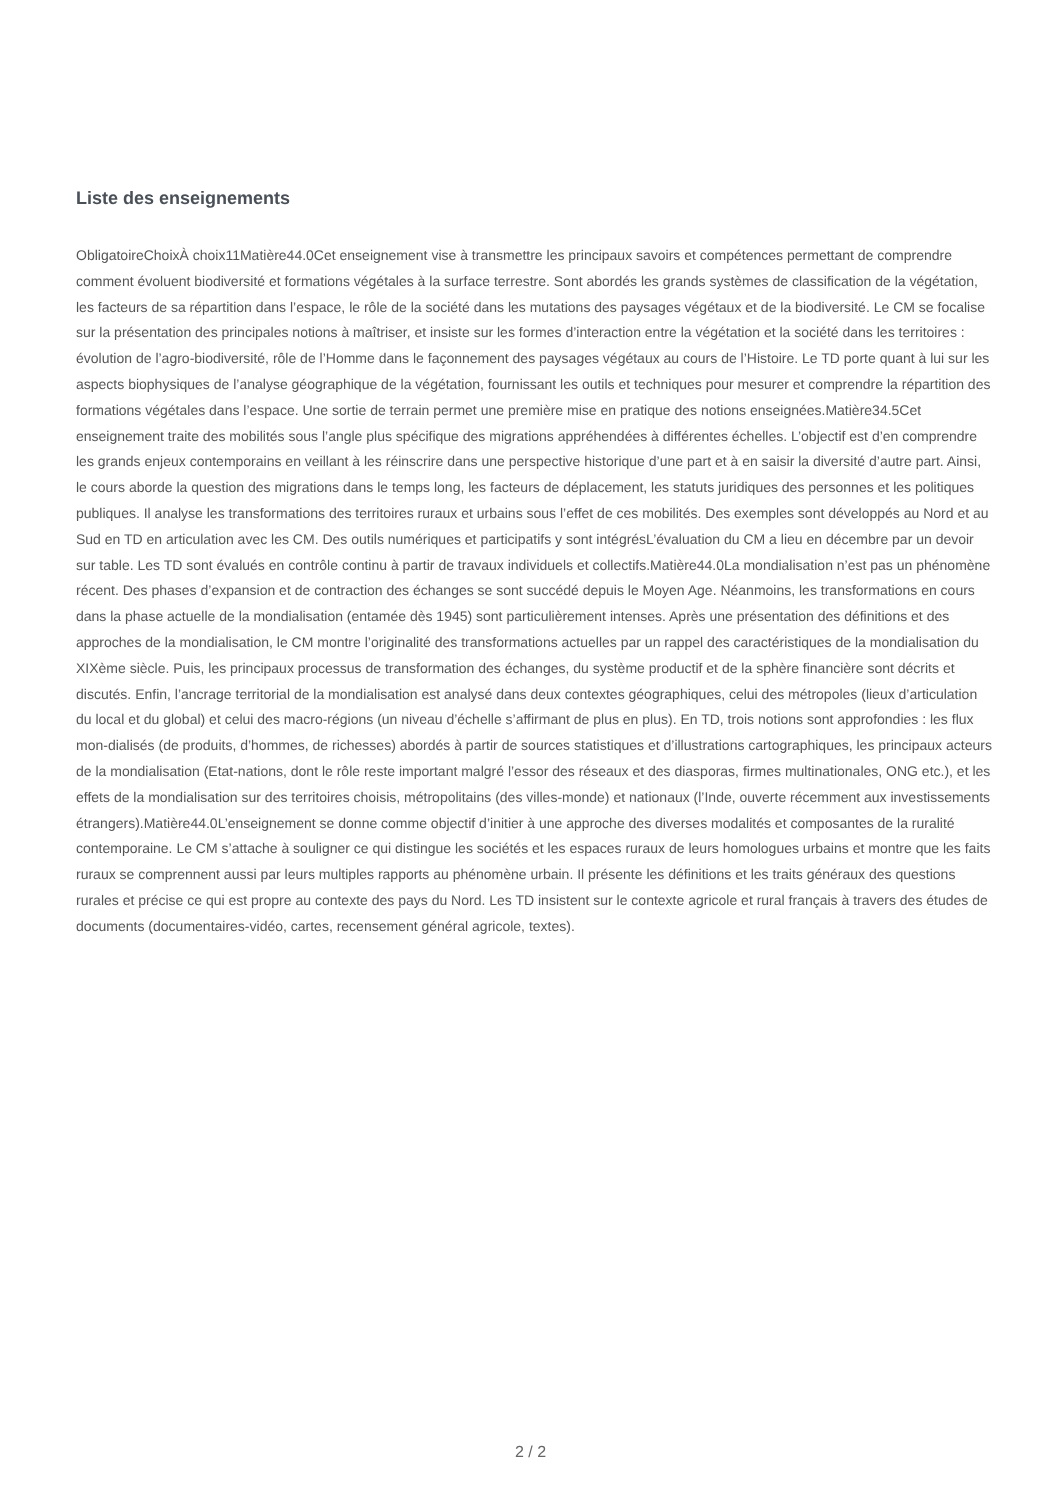Liste des enseignements
ObligatoireChoixÀ choix11Matière44.0Cet enseignement vise à transmettre les principaux savoirs et compétences permettant de comprendre comment évoluent biodiversité et formations végétales à la surface terrestre. Sont abordés les grands systèmes de classification de la végétation, les facteurs de sa répartition dans l’espace, le rôle de la société dans les mutations des paysages végétaux et de la biodiversité. Le CM se focalise sur la présentation des principales notions à maîtriser, et insiste sur les formes d’interaction entre la végétation et la société dans les territoires : évolution de l’agro-biodiversité, rôle de l’Homme dans le façonnement des paysages végétaux au cours de l’Histoire. Le TD porte quant à lui sur les aspects biophysiques de l’analyse géographique de la végétation, fournissant les outils et techniques pour mesurer et comprendre la répartition des formations végétales dans l’espace. Une sortie de terrain permet une première mise en pratique des notions enseignées.Matière34.5Cet enseignement traite des mobilités sous l’angle plus spécifique des migrations appréhendées à différentes échelles. L’objectif est d’en comprendre les grands enjeux contemporains en veillant à les réinscrire dans une perspective historique d’une part et à en saisir la diversité d’autre part. Ainsi, le cours aborde la question des migrations dans le temps long, les facteurs de déplacement, les statuts juridiques des personnes et les politiques publiques. Il analyse les transformations des territoires ruraux et urbains sous l’effet de ces mobilités. Des exemples sont développés au Nord et au Sud en TD en articulation avec les CM. Des outils numériques et participatifs y sont intégrésL’évaluation du CM a lieu en décembre par un devoir sur table. Les TD sont évalués en contrôle continu à partir de travaux individuels et collectifs.Matière44.0La mondialisation n’est pas un phénomène récent. Des phases d’expansion et de contraction des échanges se sont succédé depuis le Moyen Age. Néanmoins, les transformations en cours dans la phase actuelle de la mondialisation (entamée dès 1945) sont particulièrement intenses. Après une présentation des définitions et des approches de la mondialisation, le CM montre l’originalité des transformations actuelles par un rappel des caractéristiques de la mondialisation du XIXème siècle. Puis, les principaux processus de transformation des échanges, du système productif et de la sphère financière sont décrits et discutés. Enfin, l’ancrage territorial de la mondialisation est analysé dans deux contextes géographiques, celui des métropoles (lieux d’articulation du local et du global) et celui des macro-régions (un niveau d’échelle s’affirmant de plus en plus). En TD, trois notions sont approfondies : les flux mon-dialisés (de produits, d’hommes, de richesses) abordés à partir de sources statistiques et d’illustrations cartographiques, les principaux acteurs de la mondialisation (Etat-nations, dont le rôle reste important malgré l’essor des réseaux et des diasporas, firmes multinationales, ONG etc.), et les effets de la mondialisation sur des territoires choisis, métropolitains (des villes-monde) et nationaux (l’Inde, ouverte récemment aux investissements étrangers).Matière44.0L’enseignement se donne comme objectif d’initier à une approche des diverses modalités et composantes de la ruralité contemporaine. Le CM s’attache à souligner ce qui distingue les sociétés et les espaces ruraux de leurs homologues urbains et montre que les faits ruraux se comprennent aussi par leurs multiples rapports au phénomène urbain. Il présente les définitions et les traits généraux des questions rurales et précise ce qui est propre au contexte des pays du Nord. Les TD insistent sur le contexte agricole et rural français à travers des études de documents (documentaires-vidéo, cartes, recensement général agricole, textes).
2 / 2